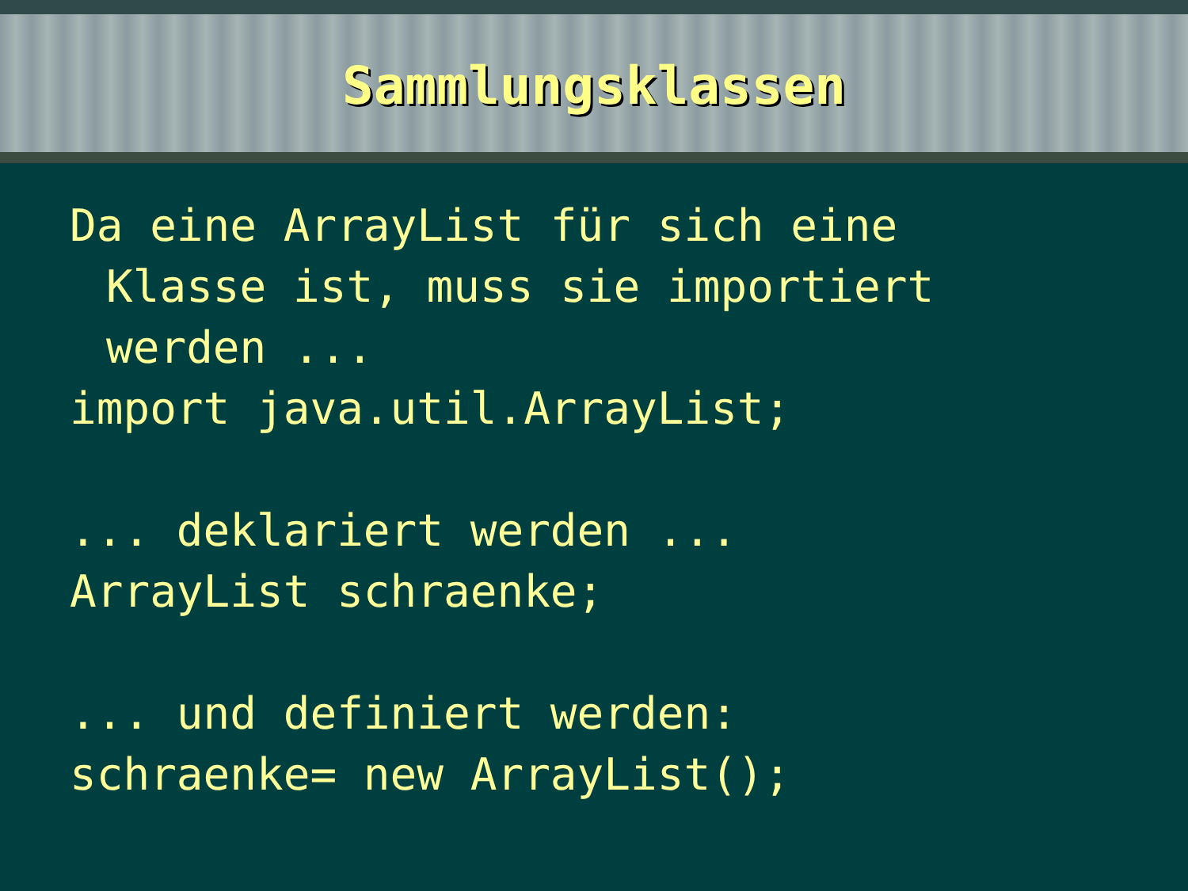Sammlungsklassen
Da eine ArrayList für sich eine
Klasse ist, muss sie importiert
werden ...
import java.util.ArrayList;
... deklariert werden ...
ArrayList schraenke;
... und definiert werden:
schraenke= new ArrayList();